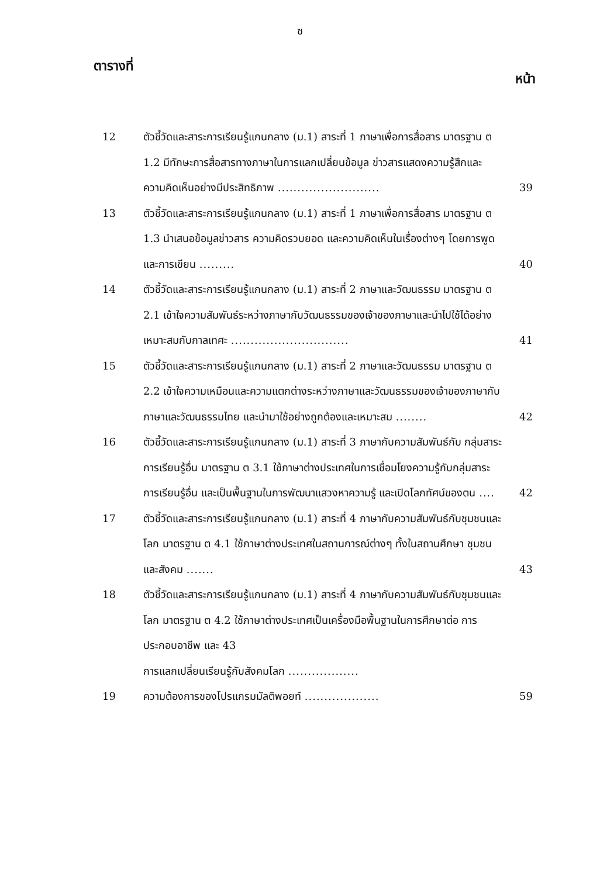ซ
ตารางที่ หน้า
12 ตัวชี้วัดและสาระการเรียนรู้แกนกลาง (ม.1) สาระที่ 1 ภาษาเพื่อการสื่อสาร มาตรฐาน ต 1.2 มีทักษะการสื่อสารทางภาษาในการแลกเปลี่ยนข้อมูล ข่าวสารแสดงความรู้สึกและความคิดเห็นอย่างมีประสิทธิภาพ ..........................
39
13 ตัวชี้วัดและสาระการเรียนรู้แกนกลาง (ม.1) สาระที่ 1 ภาษาเพื่อการสื่อสาร มาตรฐาน ต 1.3 นำเสนอข้อมูลข่าวสาร ความคิดรวบยอด และความคิดเห็นในเรื่องต่างๆ โดยการพูดและการเขียน .........
40
14 ตัวชี้วัดและสาระการเรียนรู้แกนกลาง (ม.1) สาระที่ 2 ภาษาและวัฒนธรรม มาตรฐาน ต 2.1 เข้าใจความสัมพันธ์ระหว่างภาษากับวัฒนธรรมของเจ้าของภาษาและนำไปใช้ได้อย่างเหมาะสมกับกาลเทศะ ..............................
41
15 ตัวชี้วัดและสาระการเรียนรู้แกนกลาง (ม.1) สาระที่ 2 ภาษาและวัฒนธรรม มาตรฐาน ต 2.2 เข้าใจความเหมือนและความแตกต่างระหว่างภาษาและวัฒนธรรมของเจ้าของภาษากับภาษาและวัฒนธรรมไทย และนำมาใช้อย่างถูกต้องและเหมาะสม ........
42
16 ตัวชี้วัดและสาระการเรียนรู้แกนกลาง (ม.1) สาระที่ 3 ภาษากับความสัมพันธ์กับ กลุ่มสาระการเรียนรู้อื่น มาตรฐาน ต 3.1 ใช้ภาษาต่างประเทศในการเชื่อมโยงความรู้กับกลุ่มสาระการเรียนรู้อื่น และเป็นพื้นฐานในการพัฒนาแสวงหาความรู้ และเปิดโลกทัศน์ของตน ....
42
17 ตัวชี้วัดและสาระการเรียนรู้แกนกลาง (ม.1) สาระที่ 4 ภาษากับความสัมพันธ์กับชุมชนและโลก มาตรฐาน ต 4.1 ใช้ภาษาต่างประเทศในสถานการณ์ต่างๆ ทั้งในสถานศึกษา ชุมชน และสังคม .......
43
18 ตัวชี้วัดและสาระการเรียนรู้แกนกลาง (ม.1) สาระที่ 4 ภาษากับความสัมพันธ์กับชุมชนและโลก มาตรฐาน ต 4.2 ใช้ภาษาต่างประเทศเป็นเครื่องมือพื้นฐานในการศึกษาต่อ การประกอบอาชีพ และ 43
การแลกเปลี่ยนเรียนรู้กับสังคมโลก ..................
19 ความต้องการของโปรแกรมมัลติพอยท์ ...................
59